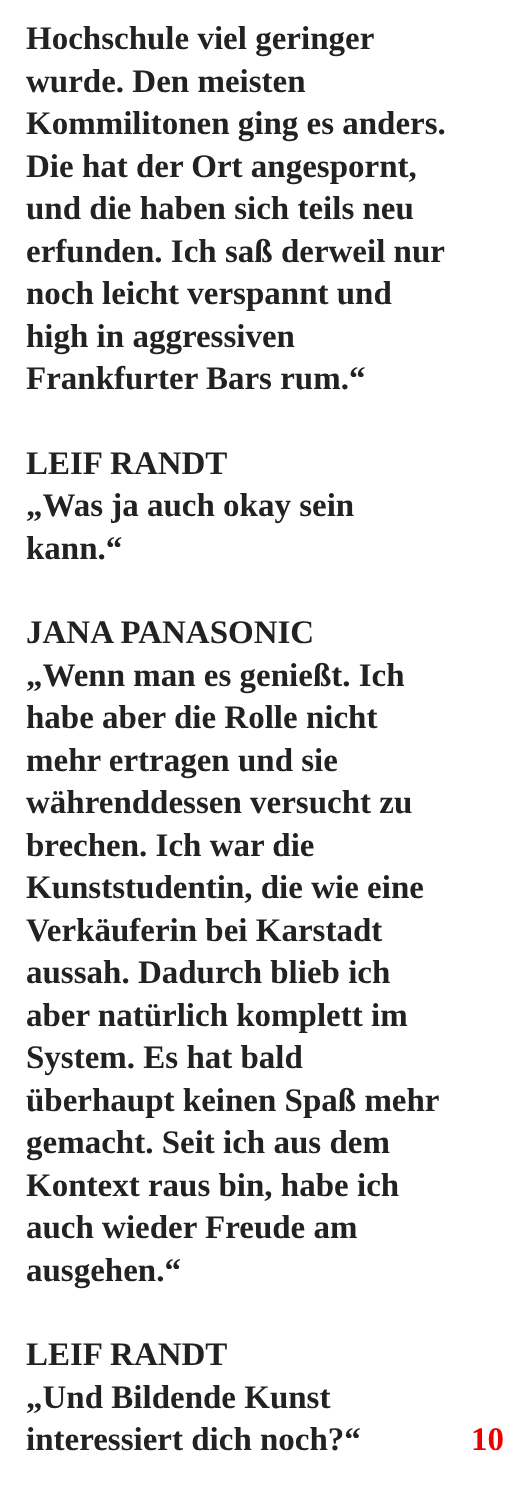Hochschule viel geringer
wurde. Den meisten
Kommilitonen ging es anders.
Die hat der Ort angespornt,
und die haben sich teils neu
erfunden. Ich saß derweil nur
noch leicht verspannt und
high in aggressiven
Frankfurter Bars rum.“
LEIF RANDT
„Was ja auch okay sein
kann.“
JANA PANASONIC
„Wenn man es genießt. Ich
habe aber die Rolle nicht
mehr ertragen und sie
währenddessen versucht zu
brechen. Ich war die
Kunststudentin, die wie eine
Verkäuferin bei Karstadt
aussah. Dadurch blieb ich
aber natürlich komplett im
System. Es hat bald
überhaupt keinen Spaß mehr
gemacht. Seit ich aus dem
Kontext raus bin, habe ich
auch wieder Freude am
ausgehen.“
LEIF RANDT
„Und Bildende Kunst
interessiert dich noch?“ 10